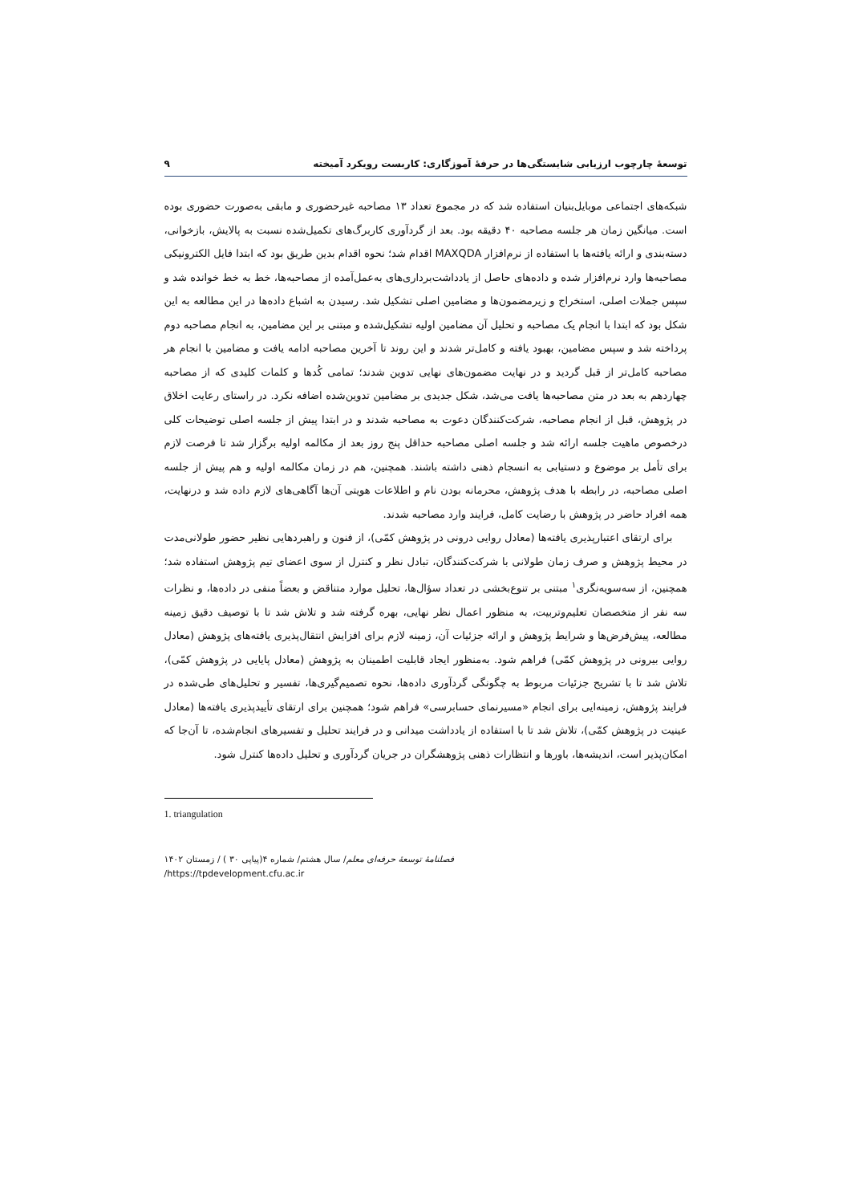توسعهٔ چارچوب ارزیابی شایستگی‌ها در حرفهٔ آموزگاری: کاربست رویکرد آمیخته ۹
شبکه‌های اجتماعی موبایل‌بنیان استفاده شد که در مجموع تعداد ۱۳ مصاحبه غیرحضوری و مابقی به‌صورت حضوری بوده است. میانگین زمان هر جلسه مصاحبه ۴۰ دقیقه بود. بعد از گردآوری کاربرگ‌های تکمیل‌شده نسبت به پالایش، بازخوانی، دسته‌بندی و ارائه یافته‌ها با استفاده از نرم‌افزار MAXQDA اقدام شد؛ نحوه اقدام بدین طریق بود که ابتدا فایل الکترونیکی مصاحبه‌ها وارد نرم‌افزار شده و داده‌های حاصل از یادداشت‌برداری‌های به‌عمل‌آمده از مصاحبه‌ها، خط به خط خوانده شد و سپس جملات اصلی، استخراج و زیرمضمون‌ها و مضامین اصلی تشکیل شد. رسیدن به اشباع داده‌ها در این مطالعه به این شکل بود که ابتدا با انجام یک مصاحبه و تحلیل آن مضامین اولیه تشکیل‌شده و مبتنی بر این مضامین، به انجام مصاحبه دوم پرداخته شد و سپس مضامین، بهبود یافته و کامل‌تر شدند و این روند تا آخرین مصاحبه ادامه یافت و مضامین با انجام هر مصاحبه کامل‌تر از قبل گردید و در نهایت مضمون‌های نهایی تدوین شدند؛ تمامی کُدها و کلمات کلیدی که از مصاحبه چهاردهم به بعد در متن مصاحبه‌ها یافت می‌شد، شکل جدیدی بر مضامین تدوین‌شده اضافه نکرد. در راستای رعایت اخلاق در پژوهش، قبل از انجام مصاحبه، شرکت‌کنندگان دعوت به مصاحبه شدند و در ابتدا پیش از جلسه اصلی توضیحات کلی درخصوص ماهیت جلسه ارائه شد و جلسه اصلی مصاحبه حداقل پنج روز بعد از مکالمه اولیه برگزار شد تا فرصت لازم برای تأمل بر موضوع و دستیابی به انسجام ذهنی داشته باشند. همچنین، هم در زمان مکالمه اولیه و هم پیش از جلسه اصلی مصاحبه، در رابطه با هدف پژوهش، محرمانه بودن نام و اطلاعات هویتی آن‌ها آگاهی‌های لازم داده شد و درنهایت، همه افراد حاضر در پژوهش با رضایت کامل، فرایند وارد مصاحبه شدند.
برای ارتقای اعتبارپذیری یافته‌ها (معادل روایی درونی در پژوهش کمّی)، از فنون و راهبردهایی نظیر حضور طولانی‌مدت در محیط پژوهش و صرف زمان طولانی با شرکت‌کنندگان، تبادل نظر و کنترل از سوی اعضای تیم پژوهش استفاده شد؛ همچنین، از سه‌سویه‌نگری<sup>۱</sup> مبتنی بر تنوع‌بخشی در تعداد سؤال‌ها، تحلیل موارد متناقض و بعضاً منفی در داده‌ها، و نظرات سه نفر از متخصصان تعلیم‌وتربیت، به منظور اعمال نظر نهایی، بهره گرفته شد و تلاش شد تا با توصیف دقیق زمینه مطالعه، پیش‌فرض‌ها و شرایط پژوهش و ارائه جزئیات آن، زمینه لازم برای افزایش انتقال‌پذیری یافته‌های پژوهش (معادل روایی بیرونی در پژوهش کمّی) فراهم شود. به‌منظور ایجاد قابلیت اطمینان به پژوهش (معادل پایایی در پژوهش کمّی)، تلاش شد تا با تشریح جزئیات مربوط به چگونگی گردآوری داده‌ها، نحوه تصمیم‌گیری‌ها، تفسیر و تحلیل‌های طی‌شده در فرایند پژوهش، زمینه‌ایی برای انجام «مسیرنمای حسابرسی» فراهم شود؛ همچنین برای ارتقای تأییدپذیری یافته‌ها (معادل عینیت در پژوهش کمّی)، تلاش شد تا با استفاده از یادداشت میدانی و در فرایند تحلیل و تفسیرهای انجام‌شده، تا آن‌جا که امکان‌پذیر است، اندیشه‌ها، باورها و انتظارات ذهنی پژوهشگران در جریان گردآوری و تحلیل داده‌ها کنترل شود.
1. triangulation
فصلنامهٔ توسعهٔ حرفه‌ای معلم/ سال هشتم/ شماره ۴(پیاپی ۳۰ ) / زمستان ۱۴۰۲
/https://tpdevelopment.cfu.ac.ir